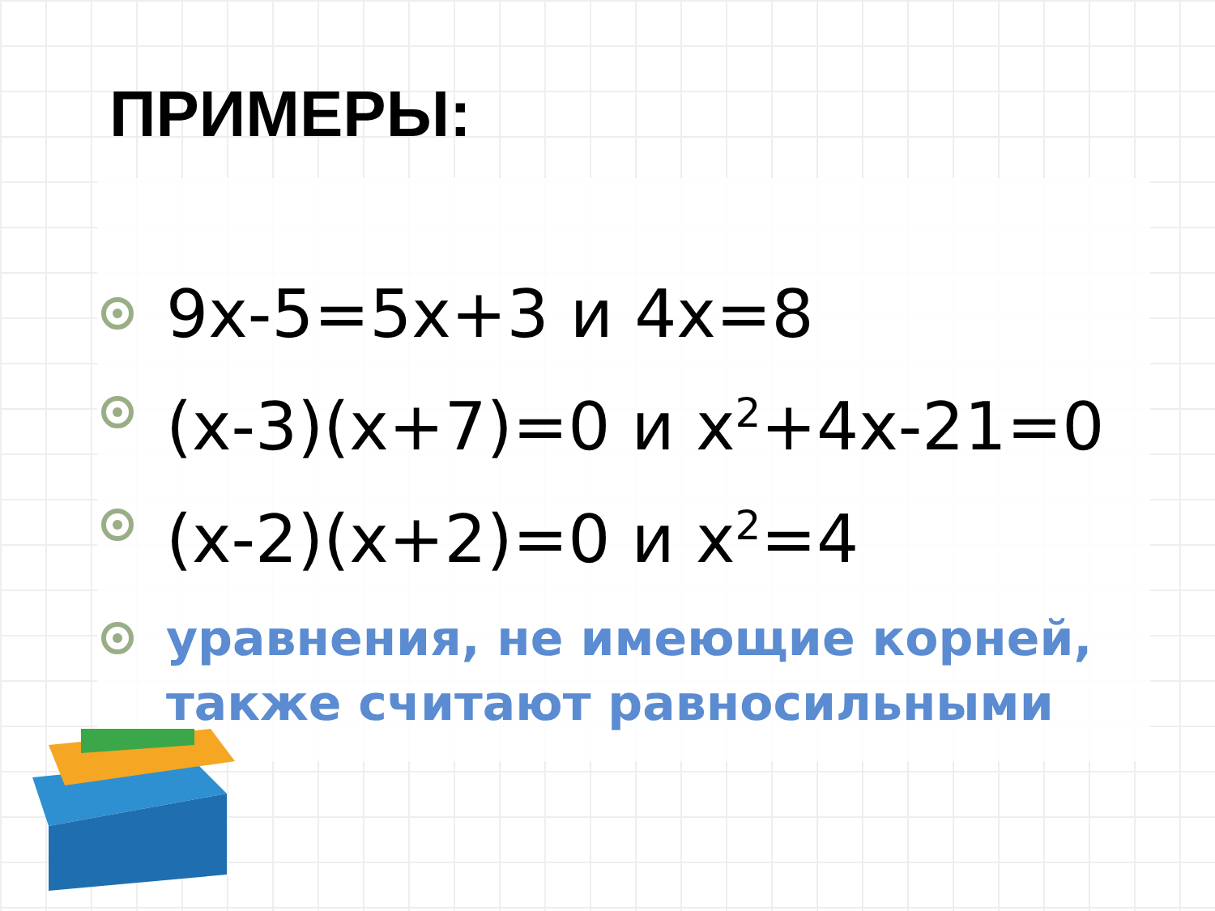ПРИМЕРЫ:
9x-5=5x+3 и 4x=8
(x-3)(x+7)=0 и x<sup>2</sup>+4x-21=0
(x-2)(x+2)=0 и x<sup>2</sup>=4
уравнения, не имеющие корней, также считают равносильными